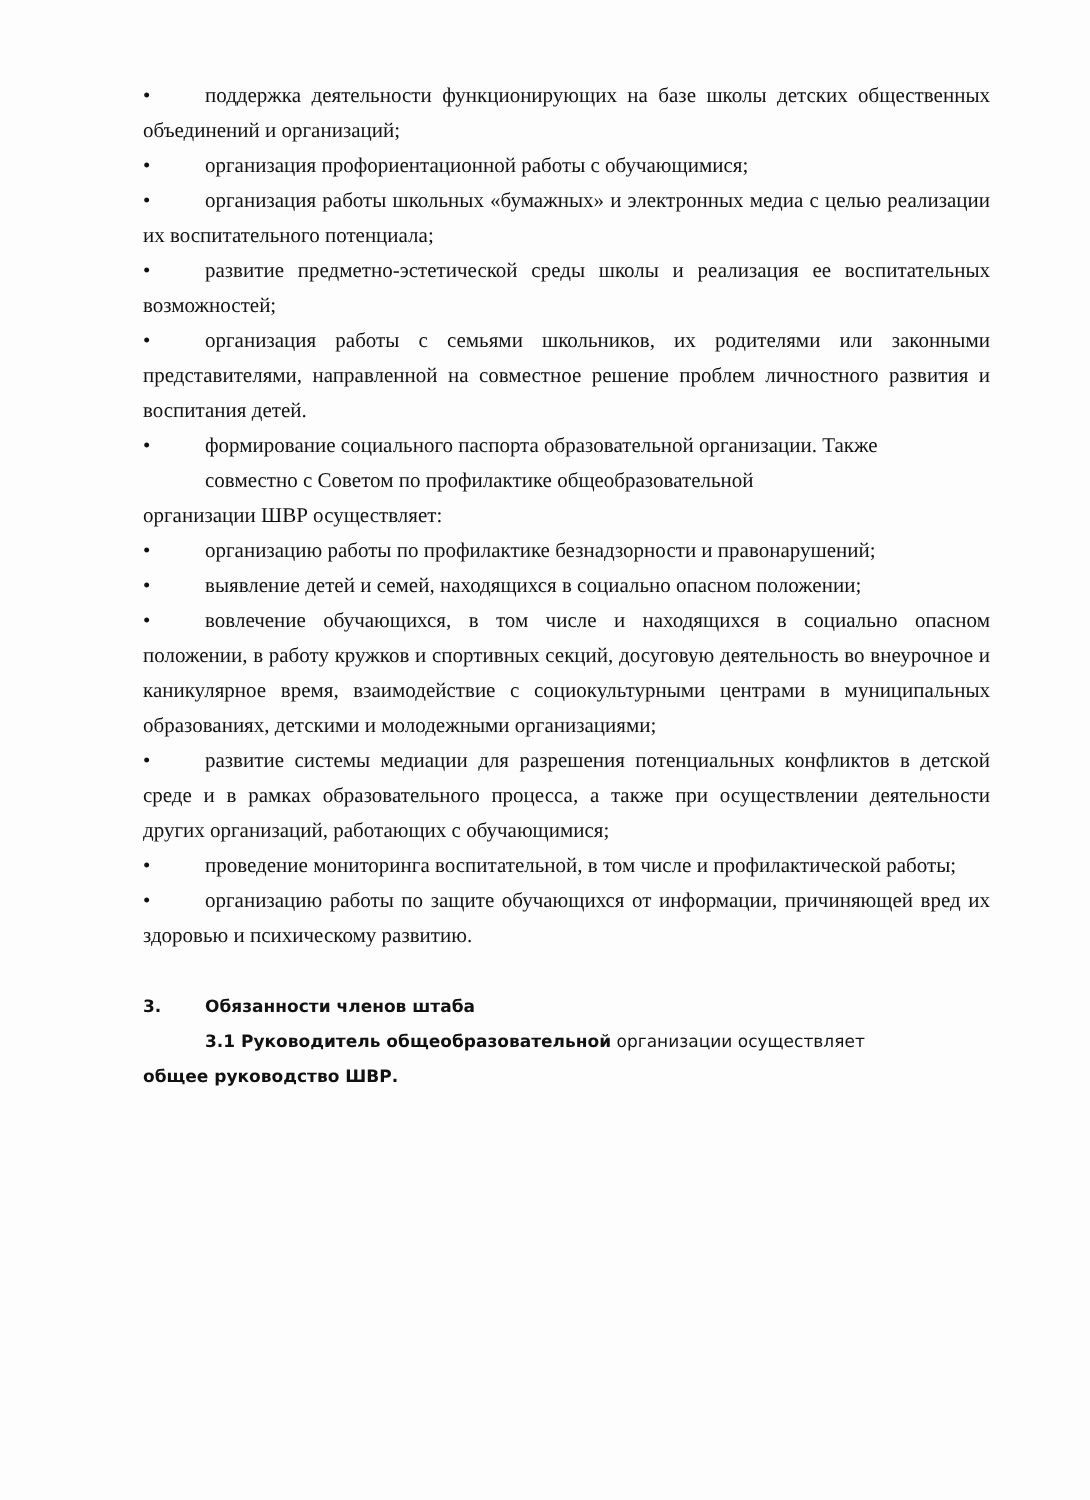• поддержка деятельности функционирующих на базе школы детских общественных объединений и организаций;
• организация профориентационной работы с обучающимися;
• организация работы школьных «бумажных» и электронных медиа с целью реализации их воспитательного потенциала;
• развитие предметно-эстетической среды школы и реализация ее воспитательных возможностей;
• организация работы с семьями школьников, их родителями или законными представителями, направленной на совместное решение проблем личностного развития и воспитания детей.
• формирование социального паспорта образовательной организации. Также
совместно с Советом по профилактике общеобразовательной
организации ШВР осуществляет:
• организацию работы по профилактике безнадзорности и правонарушений;
• выявление детей и семей, находящихся в социально опасном положении;
• вовлечение обучающихся, в том числе и находящихся в социально опасном положении, в работу кружков и спортивных секций, досуговую деятельность во внеурочное и каникулярное время, взаимодействие с социокультурными центрами в муниципальных образованиях, детскими и молодежными организациями;
• развитие системы медиации для разрешения потенциальных конфликтов в детской среде и в рамках образовательного процесса, а также при осуществлении деятельности других организаций, работающих с обучающимися;
• проведение мониторинга воспитательной, в том числе и профилактической работы;
• организацию работы по защите обучающихся от информации, причиняющей вред их здоровью и психическому развитию.
3. Обязанности членов штаба
3.1 Руководитель общеобразовательной организации осуществляет
общее руководство ШВР.